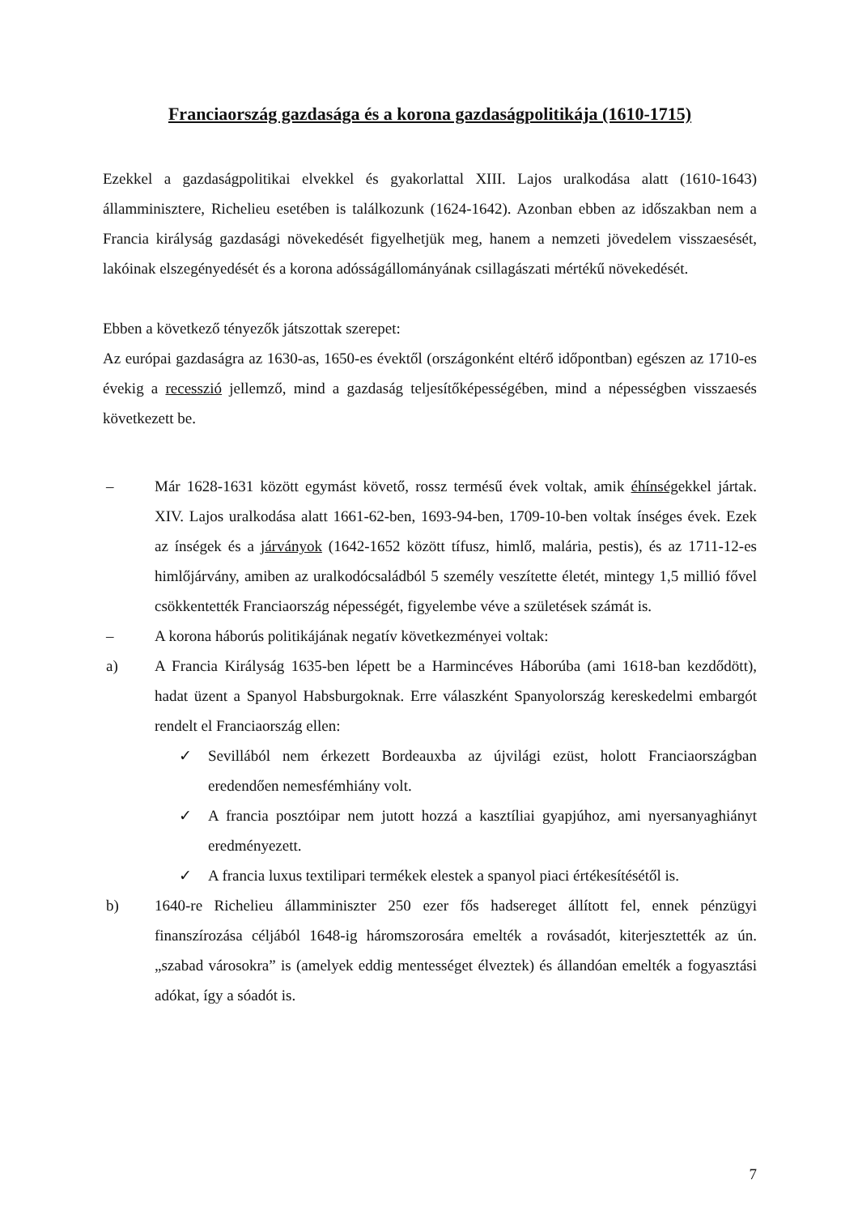Franciaország gazdasága és a korona gazdaságpolitikája (1610-1715)
Ezekkel a gazdaságpolitikai elvekkel és gyakorlattal XIII. Lajos uralkodása alatt (1610-1643) államminisztere, Richelieu esetében is találkozunk (1624-1642). Azonban ebben az időszakban nem a Francia királyság gazdasági növekedését figyelhetjük meg, hanem a nemzeti jövedelem visszaesését, lakóinak elszegényedését és a korona adósságállományának csillagászati mértékű növekedését.
Ebben a következő tényezők játszottak szerepet:
Az európai gazdaságra az 1630-as, 1650-es évektől (országonként eltérő időpontban) egészen az 1710-es évekig a recesszió jellemző, mind a gazdaság teljesítőképességében, mind a népességben visszaesés következett be.
– Már 1628-1631 között egymást követő, rossz termésű évek voltak, amik éhínségekkel jártak. XIV. Lajos uralkodása alatt 1661-62-ben, 1693-94-ben, 1709-10-ben voltak ínséges évek. Ezek az ínségek és a járványok (1642-1652 között tífusz, himlő, malária, pestis), és az 1711-12-es himlőjárvány, amiben az uralkodócsaládból 5 személy veszítette életét, mintegy 1,5 millió fővel csökkentették Franciaország népességét, figyelembe véve a születések számát is.
– A korona háborús politikájának negatív következményei voltak:
a) A Francia Királyság 1635-ben lépett be a Harmincéves Háborúba (ami 1618-ban kezdődött), hadat üzent a Spanyol Habsburgoknak. Erre válaszként Spanyolország kereskedelmi embargót rendelt el Franciaország ellen:
✓ Sevillából nem érkezett Bordeauxba az újvilági ezüst, holott Franciaországban eredendően nemesfémhiány volt.
✓ A francia posztóipar nem jutott hozzá a kasztíliai gyapjúhoz, ami nyersanyaghiányt eredményezett.
✓ A francia luxus textilipari termékek elestek a spanyol piaci értékesítésétől is.
b) 1640-re Richelieu államminiszter 250 ezer fős hadsereget állított fel, ennek pénzügyi finanszírozása céljából 1648-ig háromszorosára emelték a rovásadót, kiterjesztették az ún. „szabad városokra” is (amelyek eddig mentességet élveztek) és állandóan emelték a fogyasztási adókat, így a sóadót is.
7